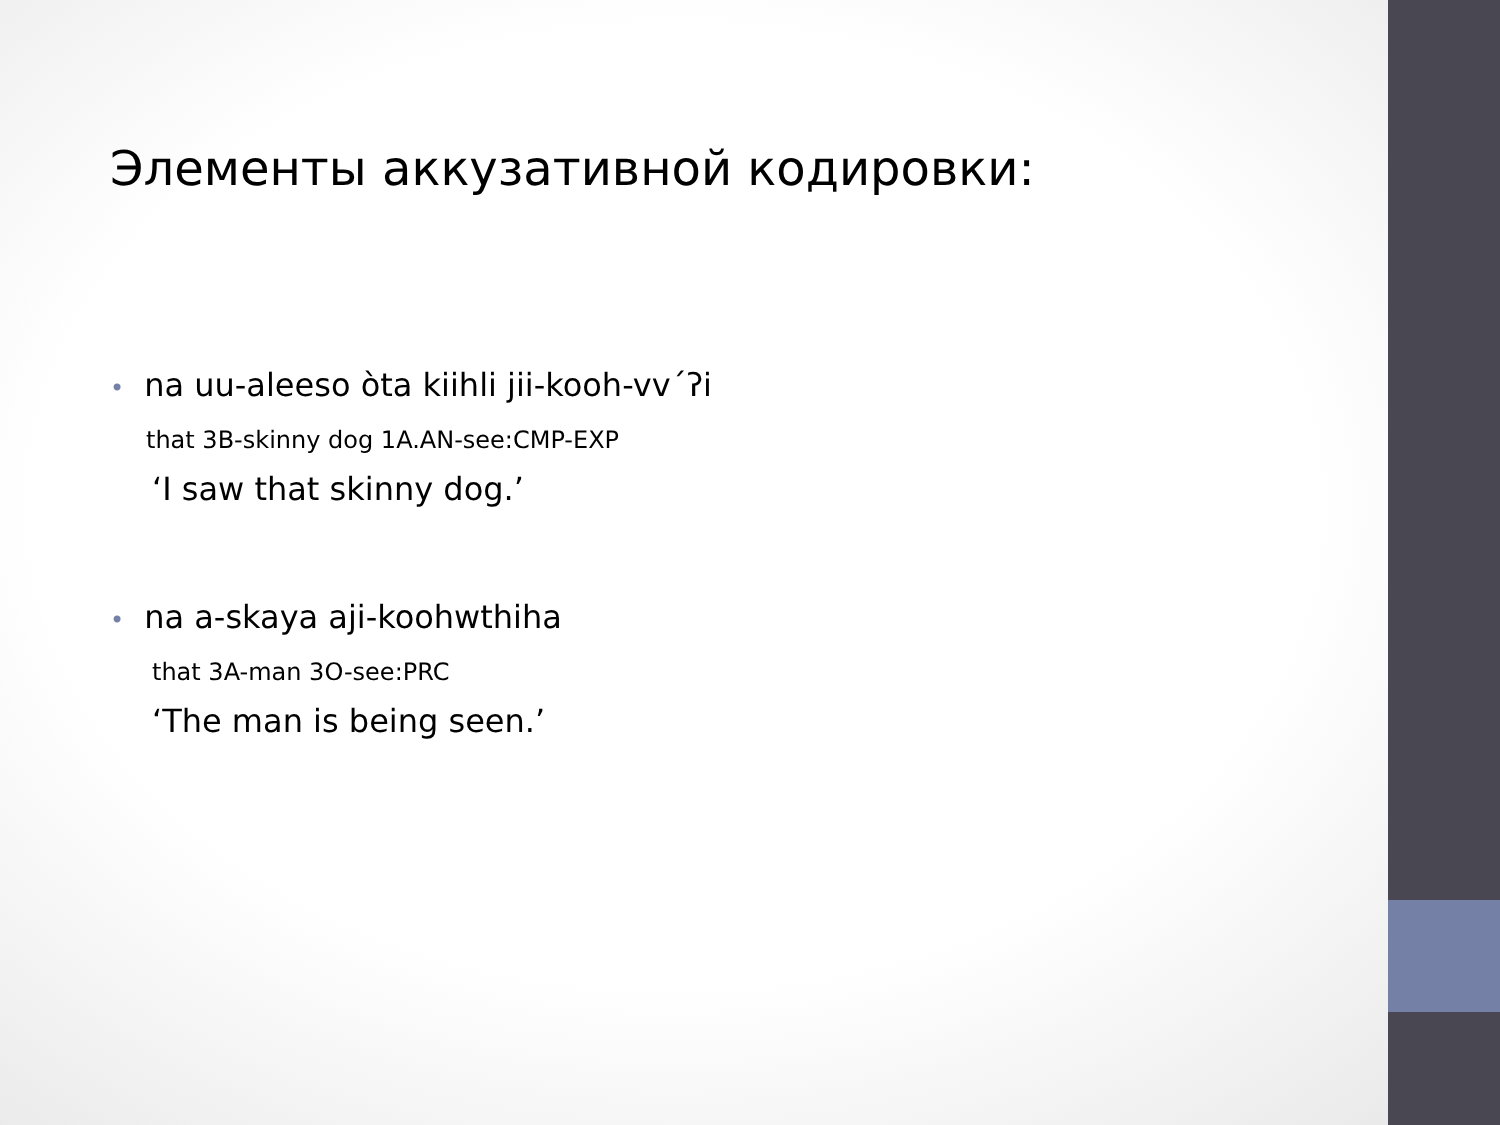Элементы аккузативной кодировки:
• na uu-aleeso òta kiihli jii-kooh-vv´ʔi
that 3B-skinny dog 1A.AN-see:CMP-EXP
‘I saw that skinny dog.’
• na a-skaya aji-koohwthiha
that 3A-man 3O-see:PRC
‘The man is being seen.’